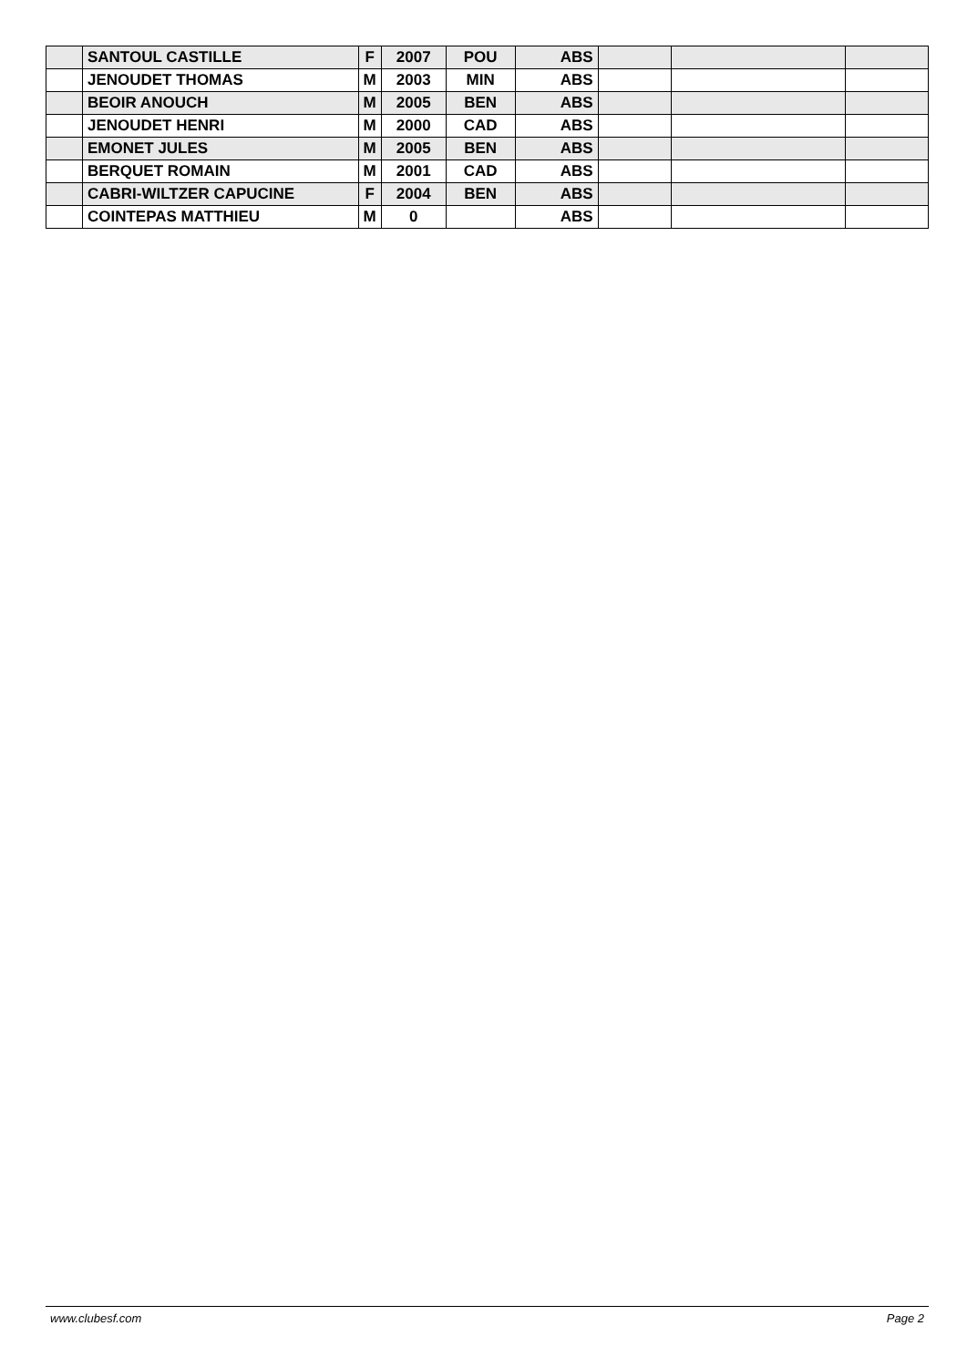| | SANTOUL CASTILLE | F | 2007 | POU | ABS | | | |
| | JENOUDET THOMAS | M | 2003 | MIN | ABS | | | |
| | BEOIR ANOUCH | M | 2005 | BEN | ABS | | | |
| | JENOUDET HENRI | M | 2000 | CAD | ABS | | | |
| | EMONET JULES | M | 2005 | BEN | ABS | | | |
| | BERQUET ROMAIN | M | 2001 | CAD | ABS | | | |
| | CABRI-WILTZER CAPUCINE | F | 2004 | BEN | ABS | | | |
| | COINTEPAS MATTHIEU | M | 0 | | ABS | | | |
www.clubesf.com Page 2